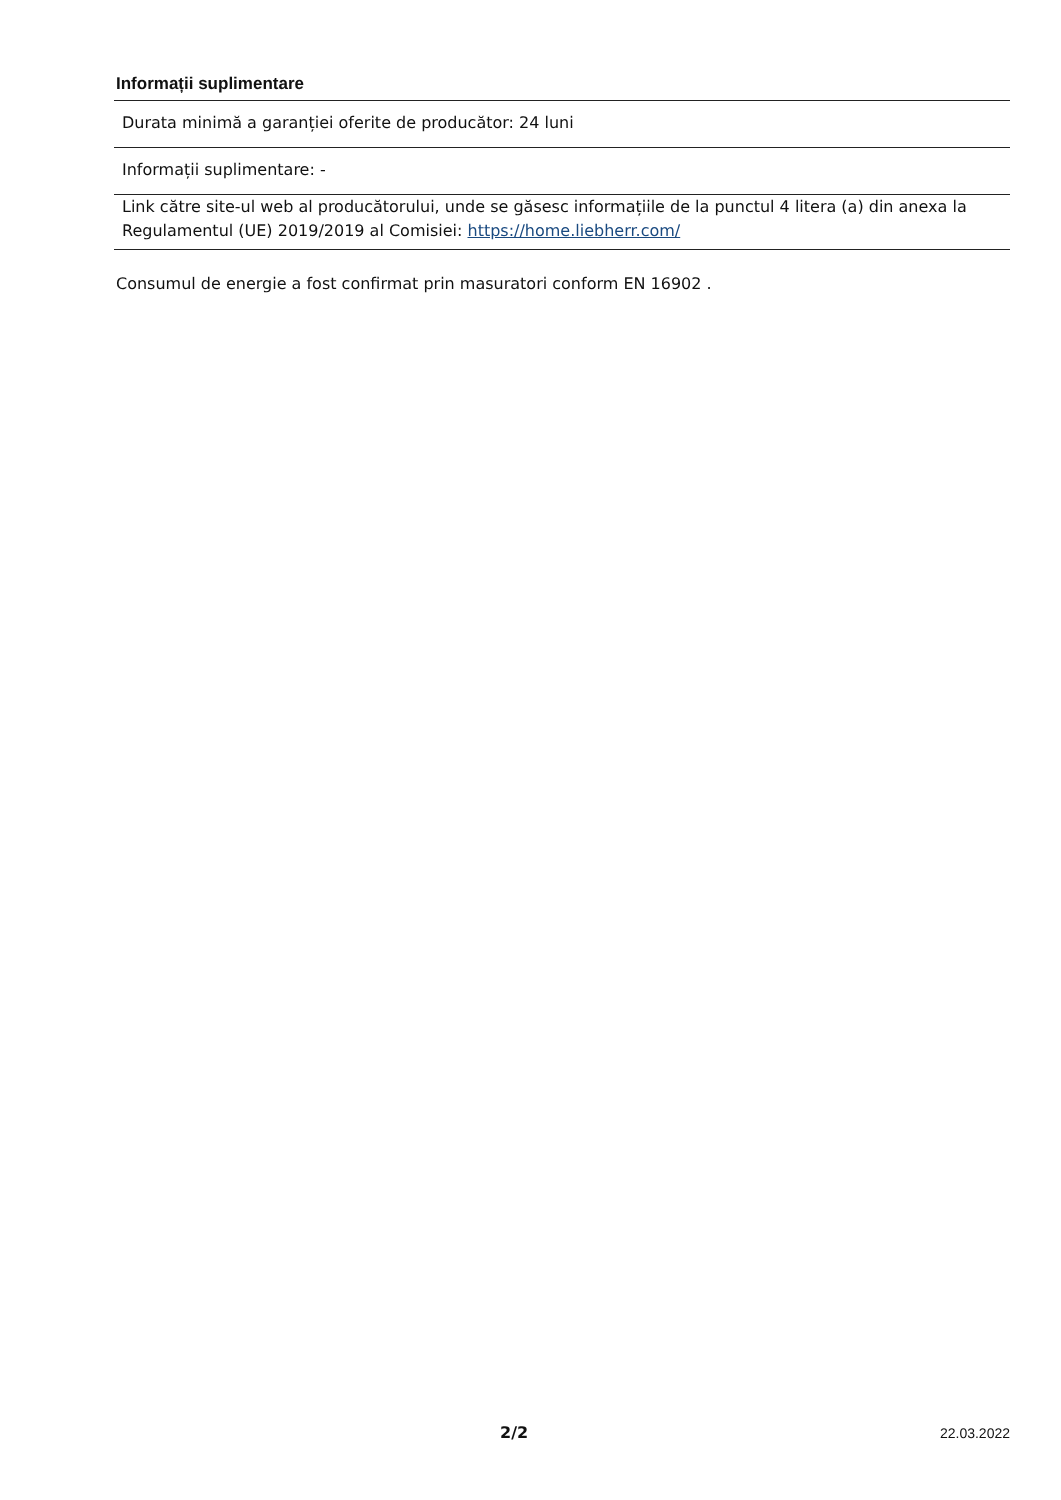Informații suplimentare
| Durata minimă a garanției oferite de producător: 24 luni |
| Informații suplimentare: - |
| Link către site-ul web al producătorului, unde se găsesc informațiile de la punctul 4 litera (a) din anexa la Regulamentul (UE) 2019/2019 al Comisiei: https://home.liebherr.com/ |
Consumul de energie a fost confirmat prin masuratori conform EN 16902 .
2/2 22.03.2022